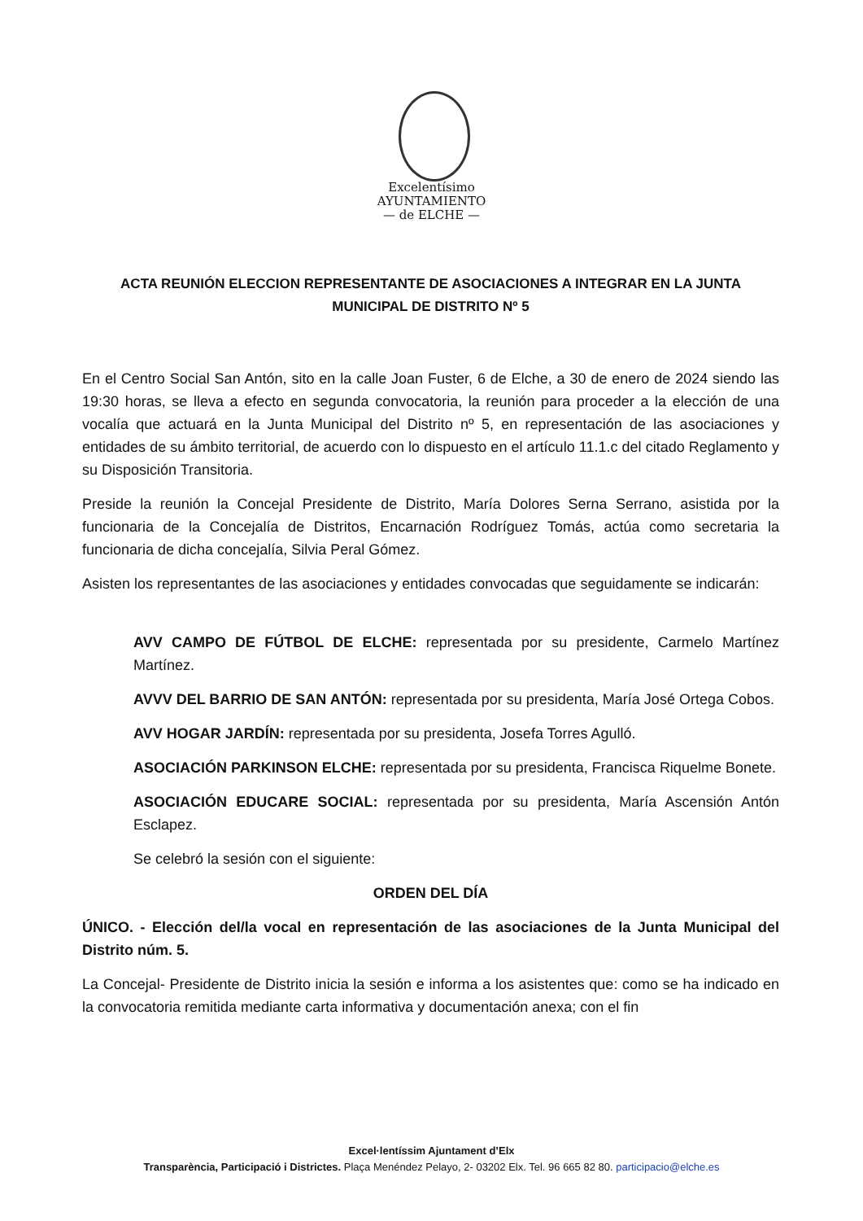Excelentísimo
AYUNTAMIENTO
— de ELCHE —
ACTA REUNIÓN ELECCION REPRESENTANTE DE ASOCIACIONES A INTEGRAR EN LA JUNTA MUNICIPAL DE DISTRITO Nº 5
En el Centro Social San Antón, sito en la calle Joan Fuster, 6 de Elche, a 30 de enero de 2024 siendo las 19:30 horas, se lleva a efecto en segunda convocatoria, la reunión para proceder a la elección de una vocalía que actuará en la Junta Municipal del Distrito nº 5, en representación de las asociaciones y entidades de su ámbito territorial, de acuerdo con lo dispuesto en el artículo 11.1.c del citado Reglamento y su Disposición Transitoria.
Preside la reunión la Concejal Presidente de Distrito, María Dolores Serna Serrano, asistida por la funcionaria de la Concejalía de Distritos, Encarnación Rodríguez Tomás, actúa como secretaria la funcionaria de dicha concejalía, Silvia Peral Gómez.
Asisten los representantes de las asociaciones y entidades convocadas que seguidamente se indicarán:
AVV CAMPO DE FÚTBOL DE ELCHE: representada por su presidente, Carmelo Martínez Martínez.
AVVV DEL BARRIO DE SAN ANTÓN: representada por su presidenta, María José Ortega Cobos.
AVV HOGAR JARDÍN: representada por su presidenta, Josefa Torres Agulló.
ASOCIACIÓN PARKINSON ELCHE: representada por su presidenta, Francisca Riquelme Bonete.
ASOCIACIÓN EDUCARE SOCIAL: representada por su presidenta, María Ascensión Antón Esclapez.
Se celebró la sesión con el siguiente:
ORDEN DEL DÍA
ÚNICO. - Elección del/la vocal en representación de las asociaciones de la Junta Municipal del Distrito núm. 5.
La Concejal- Presidente de Distrito inicia la sesión e informa a los asistentes que: como se ha indicado en la convocatoria remitida mediante carta informativa y documentación anexa; con el fin
Excel·lentíssim Ajuntament d’Elx
Transparència, Participació i Districtes. Plaça Menéndez Pelayo, 2- 03202 Elx. Tel. 96 665 82 80. participacio@elche.es